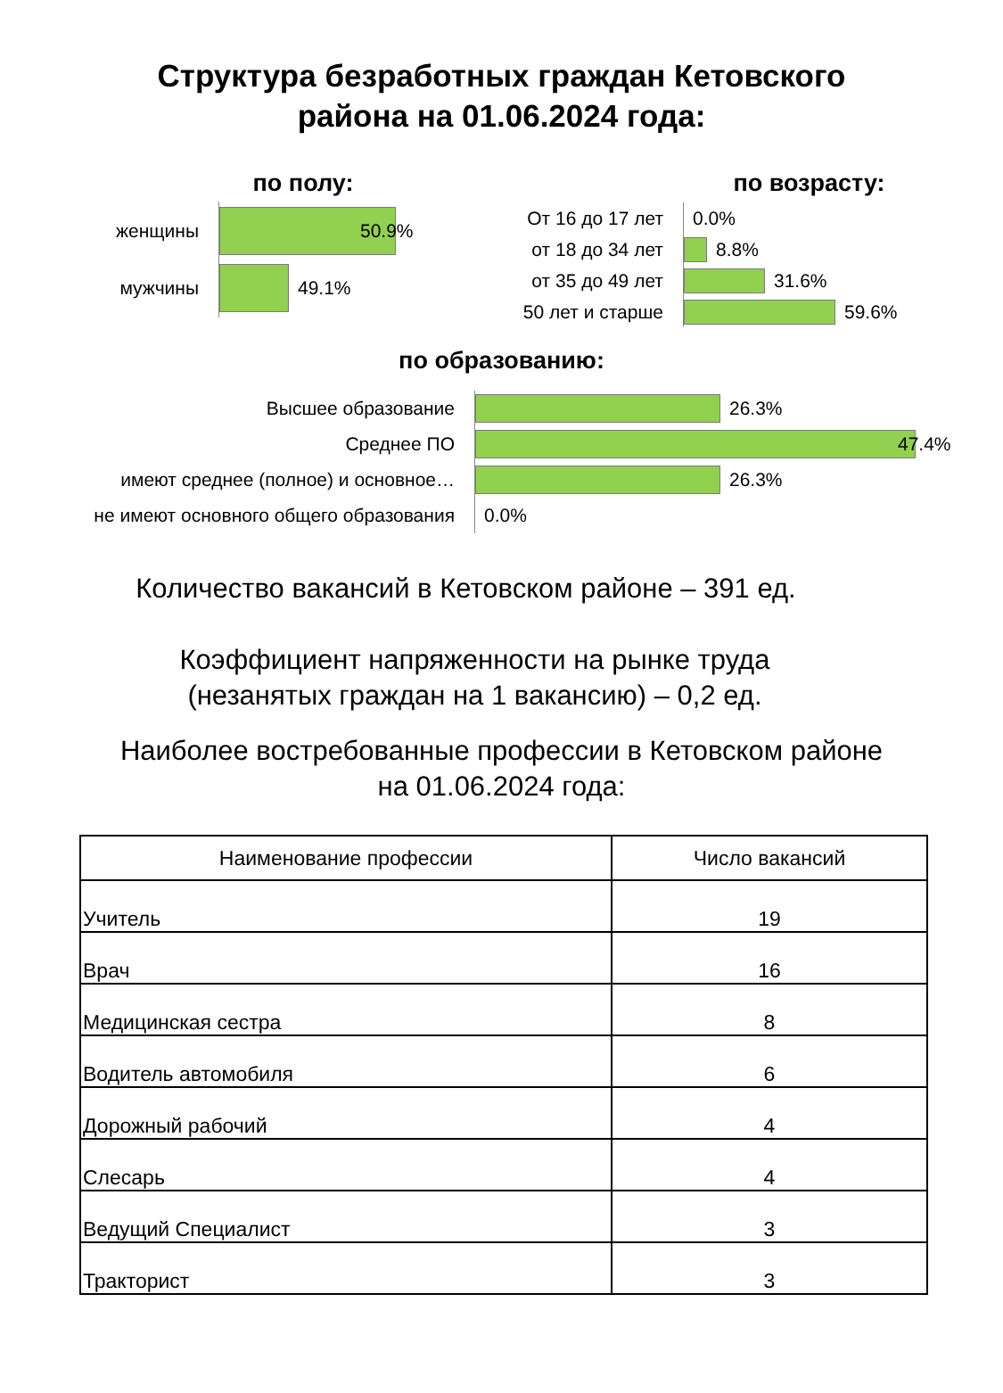Структура безработных граждан Кетовского
района на 01.06.2024 года:
по полу:
женщины
50.9%
мужчины
49.1%
по возрасту:
От 16 до 17 лет
0.0%
от 18 до 34 лет
8.8%
от 35 до 49 лет
31.6%
50 лет и старше
59.6%
по образованию:
Высшее образование
26.3%
Среднее ПО
47.4%
имеют среднее (полное) и основное…
26.3%
не имеют основного общего образования
0.0%
Количество вакансий в Кетовском районе – 391 ед.
Коэффициент напряженности на рынке труда
(незанятых граждан на 1 вакансию) – 0,2 ед.
Наиболее востребованные профессии в Кетовском районе
на 01.06.2024 года:
| Наименование профессии | Число вакансий |
| --- | --- |
| Учитель | 19 |
| Врач | 16 |
| Медицинская сестра | 8 |
| Водитель автомобиля | 6 |
| Дорожный рабочий | 4 |
| Слесарь | 4 |
| Ведущий Специалист | 3 |
| Тракторист | 3 |